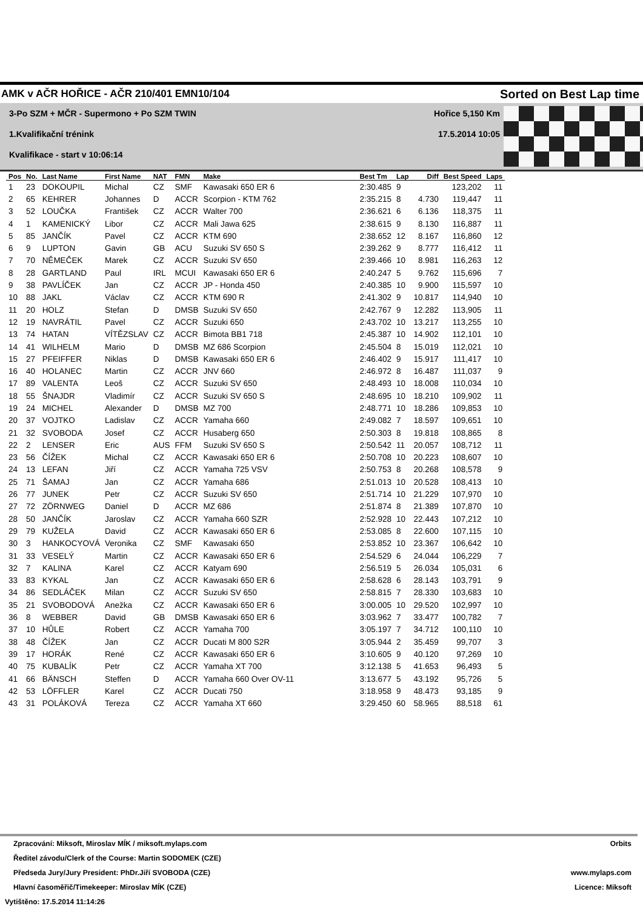AMK v AČR HOŘICE - AČR 210/401 EMN10/104 Sorted on Best Lap time
3-Po SZM + MČR - Supermono + Po SZM TWIN Hořice 5,150 Km
1.Kvalifikační trénink 17.5.2014 10:05
Kvalifikace - start v 10:06:14
| Pos | No. | Last Name | First Name | NAT | FMN | Make | Best Tm | Lap | Diff | Best Speed | Laps |
| --- | --- | --- | --- | --- | --- | --- | --- | --- | --- | --- | --- |
| 1 | 23 | DOKOUPIL | Michal | CZ | SMF | Kawasaki 650 ER 6 | 2:30.485 | 9 | | 123,202 | 11 |
| 2 | 65 | KEHRER | Johannes | D | ACCR | Scorpion - KTM 762 | 2:35.215 | 8 | 4.730 | 119,447 | 11 |
| 3 | 52 | LOUČKA | František | CZ | ACCR | Walter 700 | 2:36.621 | 6 | 6.136 | 118,375 | 11 |
| 4 | 1 | KAMENICKÝ | Libor | CZ | ACCR | Mali Jawa 625 | 2:38.615 | 9 | 8.130 | 116,887 | 11 |
| 5 | 85 | JANČÍK | Pavel | CZ | ACCR | KTM 690 | 2:38.652 | 12 | 8.167 | 116,860 | 12 |
| 6 | 9 | LUPTON | Gavin | GB | ACU | Suzuki SV 650 S | 2:39.262 | 9 | 8.777 | 116,412 | 11 |
| 7 | 70 | NĚMEČEK | Marek | CZ | ACCR | Suzuki SV 650 | 2:39.466 | 10 | 8.981 | 116,263 | 12 |
| 8 | 28 | GARTLAND | Paul | IRL | MCUI | Kawasaki 650 ER 6 | 2:40.247 | 5 | 9.762 | 115,696 | 7 |
| 9 | 38 | PAVLÍČEK | Jan | CZ | ACCR | JP - Honda 450 | 2:40.385 | 10 | 9.900 | 115,597 | 10 |
| 10 | 88 | JAKL | Václav | CZ | ACCR | KTM 690 R | 2:41.302 | 9 | 10.817 | 114,940 | 10 |
| 11 | 20 | HOLZ | Stefan | D | DMSB | Suzuki SV 650 | 2:42.767 | 9 | 12.282 | 113,905 | 11 |
| 12 | 19 | NAVRÁTIL | Pavel | CZ | ACCR | Suzuki 650 | 2:43.702 | 10 | 13.217 | 113,255 | 10 |
| 13 | 74 | HATAN | VÍTĚZSLAV | CZ | ACCR | Bimota BB1 718 | 2:45.387 | 10 | 14.902 | 112,101 | 10 |
| 14 | 41 | WILHELM | Mario | D | DMSB | MZ 686 Scorpion | 2:45.504 | 8 | 15.019 | 112,021 | 10 |
| 15 | 27 | PFEIFFER | Niklas | D | DMSB | Kawasaki 650 ER 6 | 2:46.402 | 9 | 15.917 | 111,417 | 10 |
| 16 | 40 | HOLANEC | Martin | CZ | ACCR | JNV 660 | 2:46.972 | 8 | 16.487 | 111,037 | 9 |
| 17 | 89 | VALENTA | Leoš | CZ | ACCR | Suzuki SV 650 | 2:48.493 | 10 | 18.008 | 110,034 | 10 |
| 18 | 55 | ŠNAJDR | Vladimír | CZ | ACCR | Suzuki SV 650 S | 2:48.695 | 10 | 18.210 | 109,902 | 11 |
| 19 | 24 | MICHEL | Alexander | D | DMSB | MZ 700 | 2:48.771 | 10 | 18.286 | 109,853 | 10 |
| 20 | 37 | VOJTKO | Ladislav | CZ | ACCR | Yamaha 660 | 2:49.082 | 7 | 18.597 | 109,651 | 10 |
| 21 | 32 | SVOBODA | Josef | CZ | ACCR | Husaberg 650 | 2:50.303 | 8 | 19.818 | 108,865 | 8 |
| 22 | 2 | LENSER | Eric | AUS | FFM | Suzuki SV 650 S | 2:50.542 | 11 | 20.057 | 108,712 | 11 |
| 23 | 56 | ČÍŽEK | Michal | CZ | ACCR | Kawasaki 650 ER 6 | 2:50.708 | 10 | 20.223 | 108,607 | 10 |
| 24 | 13 | LEFAN | Jiří | CZ | ACCR | Yamaha 725 VSV | 2:50.753 | 8 | 20.268 | 108,578 | 9 |
| 25 | 71 | ŠAMAJ | Jan | CZ | ACCR | Yamaha 686 | 2:51.013 | 10 | 20.528 | 108,413 | 10 |
| 26 | 77 | JUNEK | Petr | CZ | ACCR | Suzuki SV 650 | 2:51.714 | 10 | 21.229 | 107,970 | 10 |
| 27 | 72 | ZÖRNWEG | Daniel | D | ACCR | MZ 686 | 2:51.874 | 8 | 21.389 | 107,870 | 10 |
| 28 | 50 | JANČÍK | Jaroslav | CZ | ACCR | Yamaha 660 SZR | 2:52.928 | 10 | 22.443 | 107,212 | 10 |
| 29 | 79 | KUŽELA | David | CZ | ACCR | Kawasaki 650 ER 6 | 2:53.085 | 8 | 22.600 | 107,115 | 10 |
| 30 | 3 | HANKOCYOVÁ | Veronika | CZ | SMF | Kawasaki 650 | 2:53.852 | 10 | 23.367 | 106,642 | 10 |
| 31 | 33 | VESELÝ | Martin | CZ | ACCR | Kawasaki 650 ER 6 | 2:54.529 | 6 | 24.044 | 106,229 | 7 |
| 32 | 7 | KALINA | Karel | CZ | ACCR | Katyam 690 | 2:56.519 | 5 | 26.034 | 105,031 | 6 |
| 33 | 83 | KYKAL | Jan | CZ | ACCR | Kawasaki 650 ER 6 | 2:58.628 | 6 | 28.143 | 103,791 | 9 |
| 34 | 86 | SEDLÁČEK | Milan | CZ | ACCR | Suzuki SV 650 | 2:58.815 | 7 | 28.330 | 103,683 | 10 |
| 35 | 21 | SVOBODOVÁ | Anežka | CZ | ACCR | Kawasaki 650 ER 6 | 3:00.005 | 10 | 29.520 | 102,997 | 10 |
| 36 | 8 | WEBBER | David | GB | DMSB | Kawasaki 650 ER 6 | 3:03.962 | 7 | 33.477 | 100,782 | 7 |
| 37 | 10 | HŮLE | Robert | CZ | ACCR | Yamaha 700 | 3:05.197 | 7 | 34.712 | 100,110 | 10 |
| 38 | 48 | ČÍŽEK | Jan | CZ | ACCR | Ducati M 800 S2R | 3:05.944 | 2 | 35.459 | 99,707 | 3 |
| 39 | 17 | HORÁK | René | CZ | ACCR | Kawasaki 650 ER 6 | 3:10.605 | 9 | 40.120 | 97,269 | 10 |
| 40 | 75 | KUBALÍK | Petr | CZ | ACCR | Yamaha XT 700 | 3:12.138 | 5 | 41.653 | 96,493 | 5 |
| 41 | 66 | BÄNSCH | Steffen | D | ACCR | Yamaha 660 Over OV-11 | 3:13.677 | 5 | 43.192 | 95,726 | 5 |
| 42 | 53 | LÖFFLER | Karel | CZ | ACCR | Ducati 750 | 3:18.958 | 9 | 48.473 | 93,185 | 9 |
| 43 | 31 | POLÁKOVÁ | Tereza | CZ | ACCR | Yamaha XT 660 | 3:29.450 | 60 | 58.965 | 88,518 | 61 |
Zpracování: Miksoft, Miroslav MÍK / miksoft.mylaps.com Orbits
Ředitel závodu/Clerk of the Course: Martin SODOMEK (CZE)
Předseda Jury/Jury President: PhDr.Jiří SVOBODA (CZE) www.mylaps.com
Hlavní časoměřič/Timekeeper: Miroslav MÍK (CZE) Licence: Miksoft
Vytištěno: 17.5.2014 11:14:26